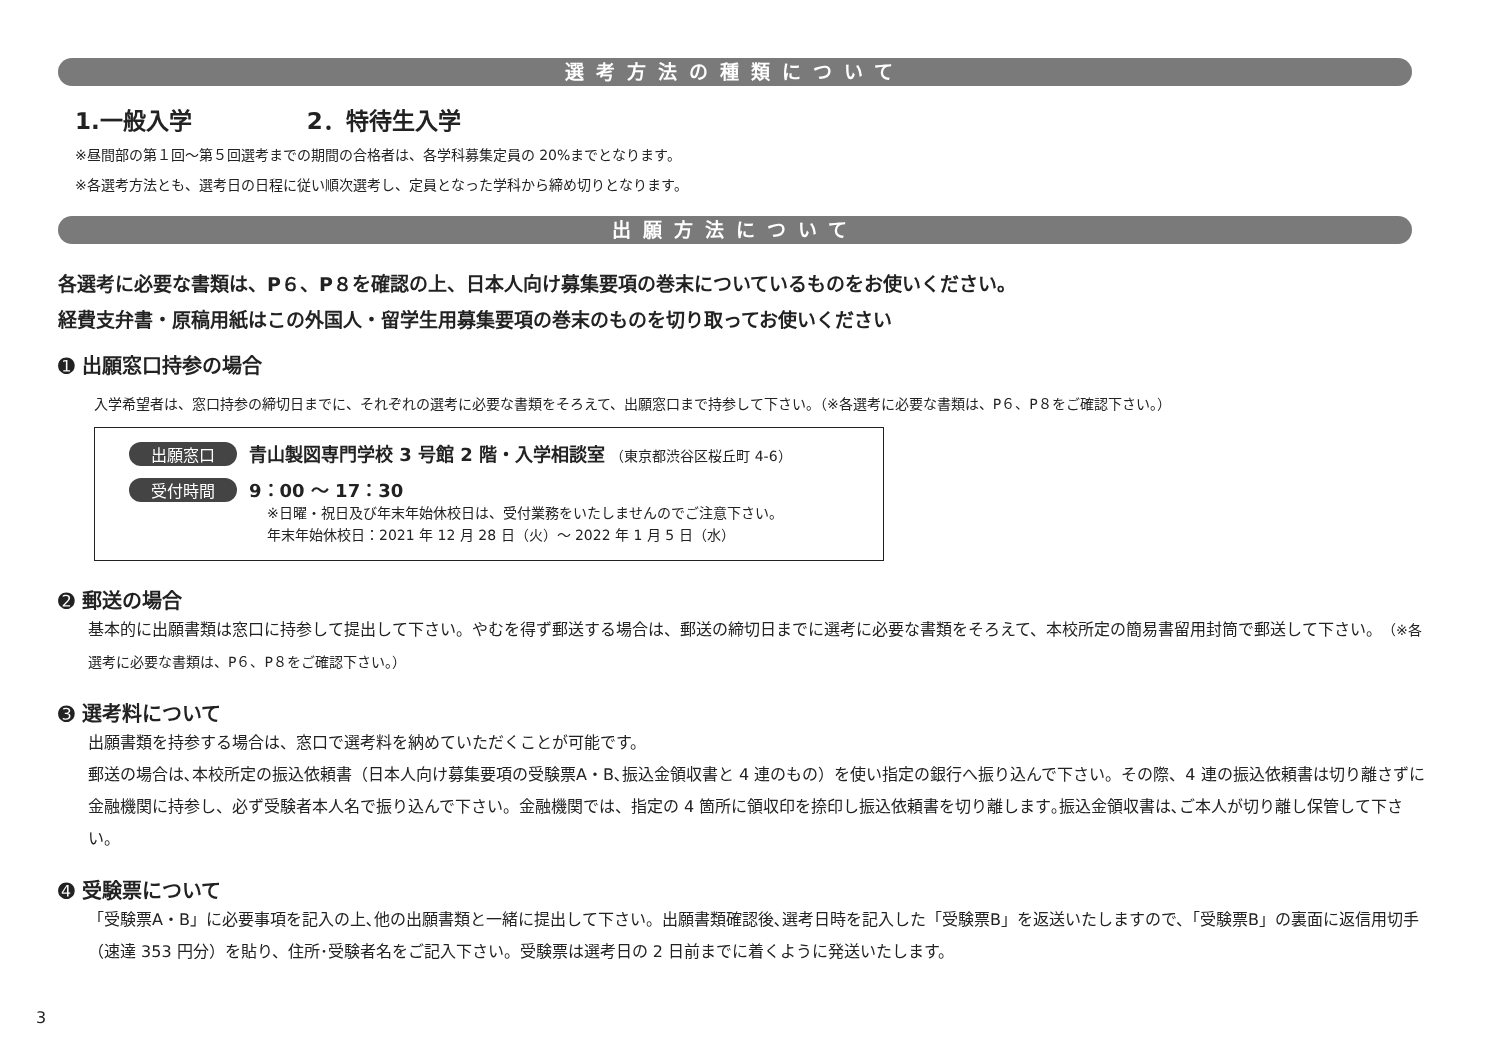選考方法の種類について
1.一般入学　　　　　2．特待生入学
※昼間部の第１回〜第５回選考までの期間の合格者は、各学科募集定員の 20%までとなります。
※各選考方法とも、選考日の日程に従い順次選考し、定員となった学科から締め切りとなります。
出願方法について
各選考に必要な書類は、P６、P８を確認の上、日本人向け募集要項の巻末についているものをお使いください。
経費支弁書・原稿用紙はこの外国人・留学生用募集要項の巻末のものを切り取ってお使いください
➊ 出願窓口持参の場合
入学希望者は、窓口持参の締切日までに、それぞれの選考に必要な書類をそろえて、出願窓口まで持参して下さい。（※各選考に必要な書類は、P６、P８をご確認下さい。）
出願窓口 青山製図専門学校 3 号館 2 階・入学相談室 （東京都渋谷区桜丘町 4-6）
受付時間 9：00 〜 17：30
※日曜・祝日及び年末年始休校日は、受付業務をいたしませんのでご注意下さい。
年末年始休校日：2021 年 12 月 28 日（火）〜 2022 年 1 月 5 日（水）
➋ 郵送の場合
基本的に出願書類は窓口に持参して提出して下さい。やむを得ず郵送する場合は、郵送の締切日までに選考に必要な書類をそろえて、本校所定の簡易書留用封筒で郵送して下さい。（※各選考に必要な書類は、P６、P８をご確認下さい。）
➌ 選考料について
出願書類を持参する場合は、窓口で選考料を納めていただくことが可能です。
郵送の場合は､本校所定の振込依頼書（日本人向け募集要項の受験票A・B､振込金領収書と 4 連のもの）を使い指定の銀行へ振り込んで下さい。その際、4 連の振込依頼書は切り離さずに金融機関に持参し、必ず受験者本人名で振り込んで下さい。金融機関では、指定の 4 箇所に領収印を捺印し振込依頼書を切り離します｡振込金領収書は､ご本人が切り離し保管して下さい。
➍ 受験票について
「受験票A・B」に必要事項を記入の上､他の出願書類と一緒に提出して下さい。出願書類確認後､選考日時を記入した「受験票B」を返送いたしますので、「受験票B」の裏面に返信用切手（速達 353 円分）を貼り、住所･受験者名をご記入下さい。受験票は選考日の 2 日前までに着くように発送いたします。
3